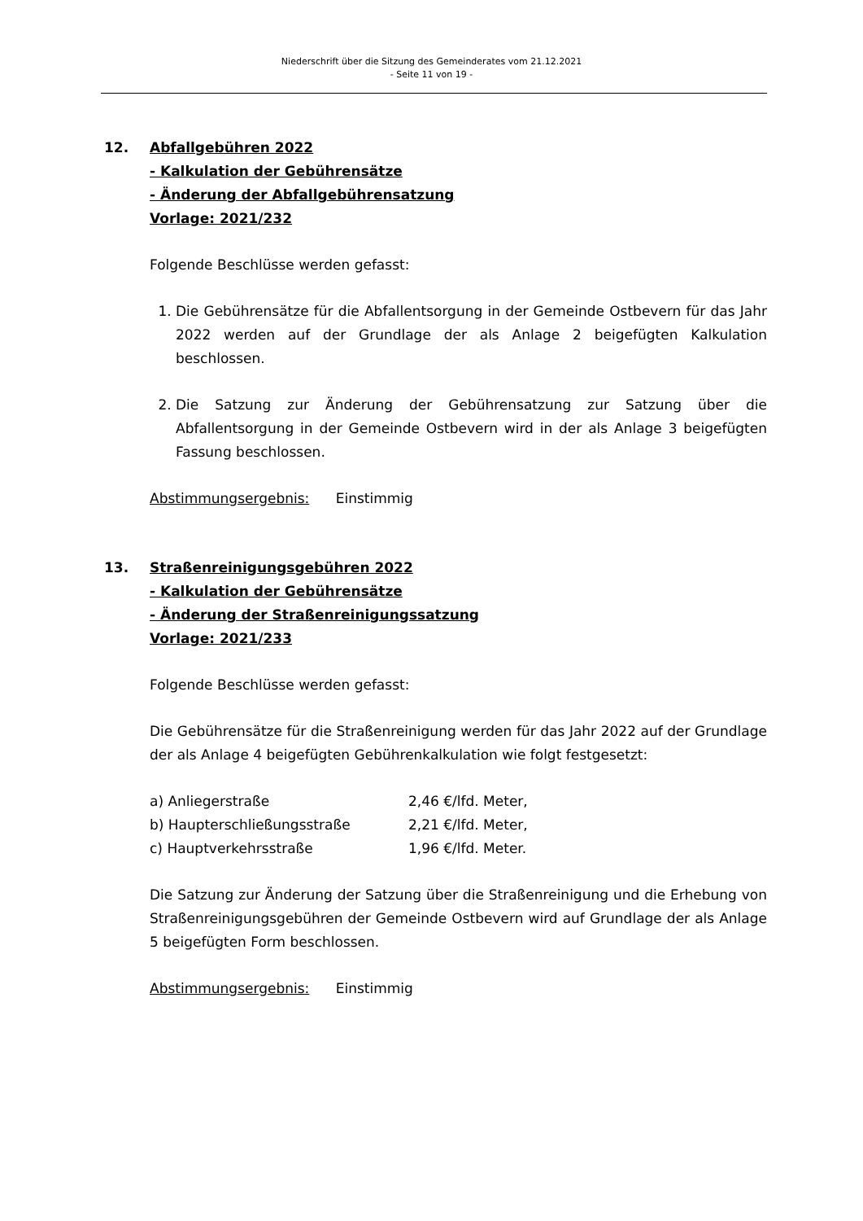Niederschrift über die Sitzung des Gemeinderates vom 21.12.2021
- Seite 11 von 19 -
12. Abfallgebühren 2022
- Kalkulation der Gebührensätze
- Änderung der Abfallgebührensatzung
Vorlage: 2021/232
Folgende Beschlüsse werden gefasst:
1. Die Gebührensätze für die Abfallentsorgung in der Gemeinde Ostbevern für das Jahr 2022 werden auf der Grundlage der als Anlage 2 beigefügten Kalkulation beschlossen.
2. Die Satzung zur Änderung der Gebührensatzung zur Satzung über die Abfallentsorgung in der Gemeinde Ostbevern wird in der als Anlage 3 beigefügten Fassung beschlossen.
Abstimmungsergebnis: Einstimmig
13. Straßenreinigungsgebühren 2022
- Kalkulation der Gebührensätze
- Änderung der Straßenreinigungssatzung
Vorlage: 2021/233
Folgende Beschlüsse werden gefasst:
Die Gebührensätze für die Straßenreinigung werden für das Jahr 2022 auf der Grundlage der als Anlage 4 beigefügten Gebührenkalkulation wie folgt festgesetzt:
| a) Anliegerstraße | 2,46 €/lfd. Meter, |
| b) Haupterschließungsstraße | 2,21 €/lfd. Meter, |
| c) Hauptverkehrsstraße | 1,96 €/lfd. Meter. |
Die Satzung zur Änderung der Satzung über die Straßenreinigung und die Erhebung von Straßenreinigungsgebühren der Gemeinde Ostbevern wird auf Grundlage der als Anlage 5 beigefügten Form beschlossen.
Abstimmungsergebnis: Einstimmig